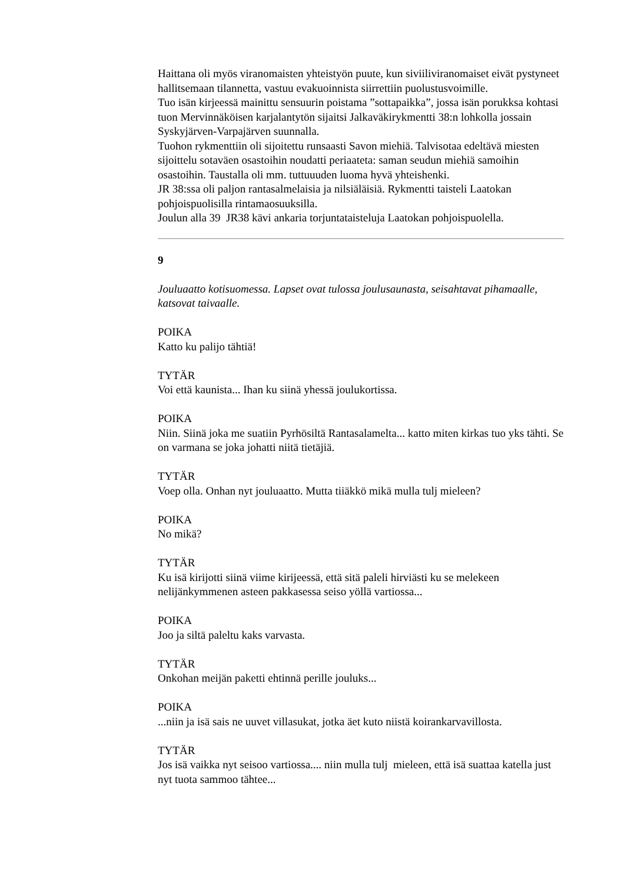Haittana oli myös viranomaisten yhteistyön puute, kun siviiliviranomaiset eivät pystyneet hallitsemaan tilannetta, vastuu evakuoinnista siirrettiin puolustusvoimille.
Tuo isän kirjeessä mainittu sensuurin poistama ”sottapaikka”, jossa isän porukksa kohtasi tuon Mervinnäköisen karjalantytön sijaitsi Jalkaväkirykmentti 38:n lohkolla jossain Syskyjärven-Varpajärven suunnalla.
Tuohon rykmenttiin oli sijoitettu runsaasti Savon miehiä. Talvisotaa edeltävä miesten sijoittelu sotaväen osastoihin noudatti periaateta: saman seudun miehiä samoihin osastoihin. Taustalla oli mm. tuttuuuden luoma hyvä yhteishenki.
JR 38:ssa oli paljon rantasalmelaisia ja nilsiäläisiä. Rykmentti taisteli Laatokan pohjoispuolisilla rintamaosuuksilla.
Joulun alla 39 JR38 kävi ankaria torjuntataisteluja Laatokan pohjoispuolella.
9
Jouluaatto kotisuomessa. Lapset ovat tulossa joulusaunasta, seisahtavat pihamaalle, katsovat taivaalle.
POIKA
Katto ku palijo tähtiä!
TYTÄR
Voi että kaunista... Ihan ku siinä yhessä joulukortissa.
POIKA
Niin. Siinä joka me suatiin Pyrhösiltä Rantasalamelta... katto miten kirkas tuo yks tähti. Se on varmana se joka johatti niitä tietäjiä.
TYTÄR
Voep olla. Onhan nyt jouluaatto. Mutta tiiäkkö mikä mulla tulj mieleen?
POIKA
No mikä?
TYTÄR
Ku isä kirijotti siinä viime kirijeessä, että sitä paleli hirviästi ku se melekeen nelijänkymmenen asteen pakkasessa seiso yöllä vartiossa...
POIKA
Joo ja siltä paleltu kaks varvasta.
TYTÄR
Onkohan meijän paketti ehtinnä perille jouluks...
POIKA
...niin ja isä sais ne uuvet villasukat, jotka äet kuto niistä koirankarvavillosta.
TYTÄR
Jos isä vaikka nyt seisoo vartiossa.... niin mulla tulj mieleen, että isä suattaa katella just nyt tuota sammoo tähtee...